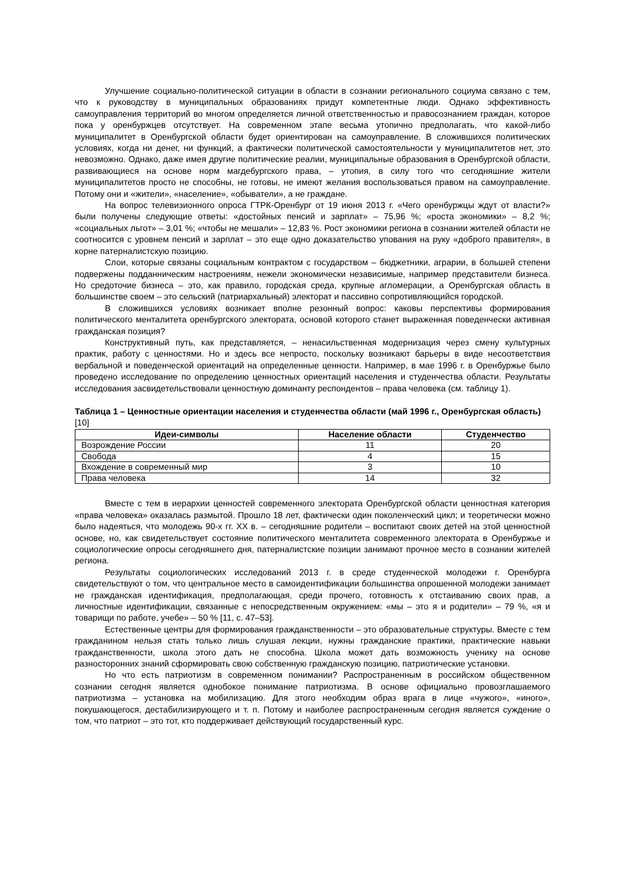Улучшение социально-политической ситуации в области в сознании регионального социума связано с тем, что к руководству в муниципальных образованиях придут компетентные люди. Однако эффективность самоуправления территорий во многом определяется личной ответственностью и правосознанием граждан, которое пока у оренбуржцев отсутствует. На современном этапе весьма утопично предполагать, что какой-либо муниципалитет в Оренбургской области будет ориентирован на самоуправление. В сложившихся политических условиях, когда ни денег, ни функций, а фактически политической самостоятельности у муниципалитетов нет, это невозможно. Однако, даже имея другие политические реалии, муниципальные образования в Оренбургской области, развивающиеся на основе норм магдебургского права, – утопия, в силу того что сегодняшние жители муниципалитетов просто не способны, не готовы, не имеют желания воспользоваться правом на самоуправление. Потому они и «жители», «население», «обыватели», а не граждане.
На вопрос телевизионного опроса ГТРК-Оренбург от 19 июня 2013 г. «Чего оренбуржцы ждут от власти?» были получены следующие ответы: «достойных пенсий и зарплат» – 75,96 %; «роста экономики» – 8,2 %; «социальных льгот» – 3,01 %; «чтобы не мешали» – 12,83 %. Рост экономики региона в сознании жителей области не соотносится с уровнем пенсий и зарплат – это еще одно доказательство упования на руку «доброго правителя», в корне патерналистскую позицию.
Слои, которые связаны социальным контрактом с государством – бюджетники, аграрии, в большей степени подвержены подданническим настроениям, нежели экономически независимые, например представители бизнеса. Но средоточие бизнеса – это, как правило, городская среда, крупные агломерации, а Оренбургская область в большинстве своем – это сельский (патриархальный) электорат и пассивно сопротивляющийся городской.
В сложившихся условиях возникает вполне резонный вопрос: каковы перспективы формирования политического менталитета оренбургского электората, основой которого станет выраженная поведенчески активная гражданская позиция?
Конструктивный путь, как представляется, – ненасильственная модернизация через смену культурных практик, работу с ценностями. Но и здесь все непросто, поскольку возникают барьеры в виде несоответствия вербальной и поведенческой ориентаций на определенные ценности. Например, в мае 1996 г. в Оренбуржье было проведено исследование по определению ценностных ориентаций населения и студенчества области. Результаты исследования засвидетельствовали ценностную доминанту респондентов – права человека (см. таблицу 1).
Таблица 1 – Ценностные ориентации населения и студенчества области (май 1996 г., Оренбургская область) [10]
| Идеи-символы | Население области | Студенчество |
| --- | --- | --- |
| Возрождение России | 11 | 20 |
| Свобода | 4 | 15 |
| Вхождение в современный мир | 3 | 10 |
| Права человека | 14 | 32 |
Вместе с тем в иерархии ценностей современного электората Оренбургской области ценностная категория «права человека» оказалась размытой. Прошло 18 лет, фактически один поколенческий цикл; и теоретически можно было надеяться, что молодежь 90-х гг. XX в. – сегодняшние родители – воспитают своих детей на этой ценностной основе, но, как свидетельствует состояние политического менталитета современного электората в Оренбуржье и социологические опросы сегодняшнего дня, патерналистские позиции занимают прочное место в сознании жителей региона.
Результаты социологических исследований 2013 г. в среде студенческой молодежи г. Оренбурга свидетельствуют о том, что центральное место в самоидентификации большинства опрошенной молодежи занимает не гражданская идентификация, предполагающая, среди прочего, готовность к отстаиванию своих прав, а личностные идентификации, связанные с непосредственным окружением: «мы – это я и родители» – 79 %, «я и товарищи по работе, учебе» – 50 % [11, с. 47–53].
Естественные центры для формирования гражданственности – это образовательные структуры. Вместе с тем гражданином нельзя стать только лишь слушая лекции, нужны гражданские практики, практические навыки гражданственности, школа этого дать не способна. Школа может дать возможность ученику на основе разносторонних знаний сформировать свою собственную гражданскую позицию, патриотические установки.
Но что есть патриотизм в современном понимании? Распространенным в российском общественном сознании сегодня является однобокое понимание патриотизма. В основе официально провозглашаемого патриотизма – установка на мобилизацию. Для этого необходим образ врага в лице «чужого», «иного», покушающегося, дестабилизирующего и т. п. Потому и наиболее распространенным сегодня является суждение о том, что патриот – это тот, кто поддерживает действующий государственный курс.